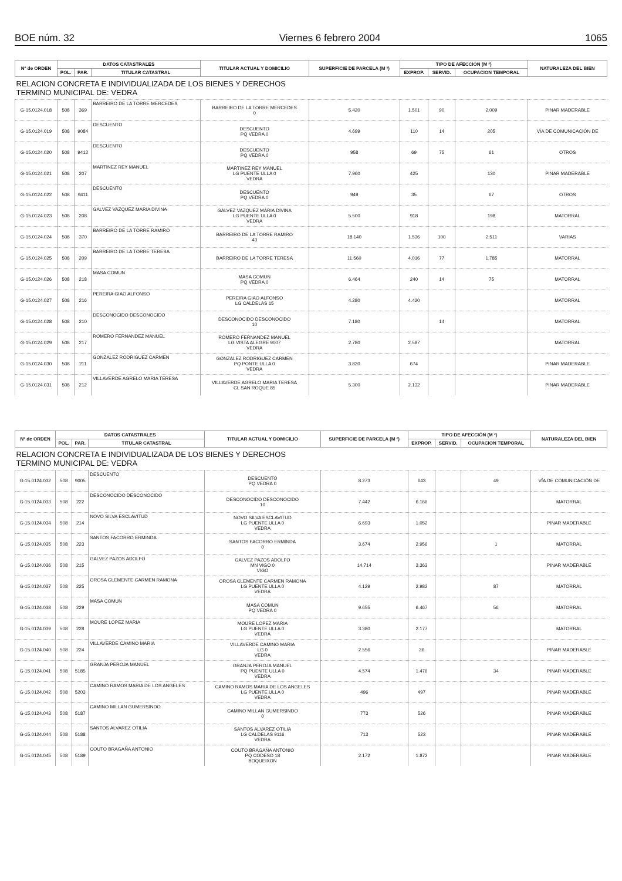BOE núm. 32 Viernes 6 febrero 2004 1065
| Nº de ORDEN | DATOS CATASTRALES | | | TITULAR ACTUAL Y DOMICILIO | SUPERFICIE DE PARCELA (M ²) | TIPO DE AFECCIÓN (M ²) | | | NATURALEZA DEL BIEN |
| --- | --- | --- | --- | --- | --- | --- | --- | --- | --- |
| | POL. | PAR. | TITULAR CATASTRAL | | | EXPROP. | SERVID. | OCUPACION TEMPORAL | |
| RELACION CONCRETA E INDIVIDUALIZADA DE LOS BIENES Y DERECHOS TERMINO MUNICIPAL DE: VEDRA | | | | | | | | | |
| G-15.0124.018 | 508 | 369 | BARREIRO DE LA TORRE MERCEDES | BARREIRO DE LA TORRE MERCEDES 0 | 5.420 | 1.501 | 90 | 2.009 | PINAR MADERABLE |
| G-15.0124.019 | 508 | 9084 | DESCUENTO | DESCUENTO PQ VEDRA 0 | 4.699 | 110 | 14 | 205 | VÍA DE COMUNICACIÓN DE |
| G-15.0124.020 | 508 | 9412 | DESCUENTO | DESCUENTO PQ VEDRA 0 | 958 | 69 | 75 | 61 | OTROS |
| G-15.0124.021 | 508 | 207 | MARTINEZ REY MANUEL | MARTINEZ REY MANUEL LG PUENTE ULLA 0 VEDRA | 7.960 | 425 | | 130 | PINAR MADERABLE |
| G-15.0124.022 | 508 | 9411 | DESCUENTO | DESCUENTO PQ VEDRA 0 | 949 | 35 | | 67 | OTROS |
| G-15.0124.023 | 508 | 208 | GALVEZ VAZQUEZ MARIA DIVINA | GALVEZ VAZQUEZ MARIA DIVINA LG PUENTE ULLA 0 VEDRA | 5.500 | 918 | | 198 | MATORRAL |
| G-15.0124.024 | 508 | 370 | BARREIRO DE LA TORRE RAMIRO | BARREIRO DE LA TORRE RAMIRO 43 | 18.140 | 1.536 | 100 | 2.511 | VARIAS |
| G-15.0124.025 | 508 | 209 | BARREIRO DE LA TORRE TERESA | BARREIRO DE LA TORRE TERESA | 11.560 | 4.016 | 77 | 1.785 | MATORRAL |
| G-15.0124.026 | 508 | 218 | MASA COMUN | MASA COMUN PQ VEDRA 0 | 6.464 | 240 | 14 | 75 | MATORRAL |
| G-15.0124.027 | 508 | 216 | PEREIRA GIAO ALFONSO | PEREIRA GIAO ALFONSO LG CALDELAS 15 | 4.280 | 4.420 | | | MATORRAL |
| G-15.0124.028 | 508 | 210 | DESCONOCIDO DESCONOCIDO | DESCONOCIDO DESCONOCIDO 10 | 7.180 | | 14 | | MATORRAL |
| G-15.0124.029 | 508 | 217 | ROMERO FERNANDEZ MANUEL | ROMERO FERNANDEZ MANUEL LG VISTA ALEGRE 9007 VEDRA | 2.780 | 2.587 | | | MATORRAL |
| G-15.0124.030 | 508 | 211 | GONZALEZ RODRIGUEZ CARMEN | GONZALEZ RODRIGUEZ CARMEN PQ PONTE ULLA 0 VEDRA | 3.820 | 674 | | | PINAR MADERABLE |
| G-15.0124.031 | 508 | 212 | VILLAVERDE AGRELO MARIA TERESA | VILLAVERDE AGRELO MARIA TERESA CL SAN ROQUE 85 | 5.300 | 2.132 | | | PINAR MADERABLE |
| Nº de ORDEN | DATOS CATASTRALES | | | TITULAR ACTUAL Y DOMICILIO | SUPERFICIE DE PARCELA (M ²) | TIPO DE AFECCIÓN (M ²) | | | NATURALEZA DEL BIEN |
| --- | --- | --- | --- | --- | --- | --- | --- | --- | --- |
| | POL. | PAR. | TITULAR CATASTRAL | | | EXPROP. | SERVID. | OCUPACION TEMPORAL | |
| RELACION CONCRETA E INDIVIDUALIZADA DE LOS BIENES Y DERECHOS TERMINO MUNICIPAL DE: VEDRA | | | | | | | | | |
| G-15.0124.032 | 508 | 9005 | DESCUENTO | DESCUENTO PQ VEDRA 0 | 8.273 | 643 | | 49 | VÍA DE COMUNICACIÓN DE |
| G-15.0124.033 | 508 | 222 | DESCONOCIDO DESCONOCIDO | DESCONOCIDO DESCONOCIDO 10 | 7.442 | 6.166 | | | MATORRAL |
| G-15.0124.034 | 508 | 214 | NOVO SILVA ESCLAVITUD | NOVO SILVA ESCLAVITUD LG PUENTE ULLA 0 VEDRA | 6.693 | 1.052 | | | PINAR MADERABLE |
| G-15.0124.035 | 508 | 223 | SANTOS FACORRO ERMINDA | SANTOS FACORRO ERMINDA 0 | 3.674 | 2.956 | | 1 | MATORRAL |
| G-15.0124.036 | 508 | 215 | GALVEZ PAZOS ADOLFO | GALVEZ PAZOS ADOLFO MN VIGO 0 VIGO | 14.714 | 3.363 | | | PINAR MADERABLE |
| G-15.0124.037 | 508 | 225 | OROSA CLEMENTE CARMEN RAMONA | OROSA CLEMENTE CARMEN RAMONA LG PUENTE ULLA 0 VEDRA | 4.129 | 2.982 | | 87 | MATORRAL |
| G-15.0124.038 | 508 | 229 | MASA COMUN | MASA COMUN PQ VEDRA 0 | 9.655 | 6.467 | | 56 | MATORRAL |
| G-15.0124.039 | 508 | 228 | MOURE LOPEZ MARIA | MOURE LOPEZ MARIA LG PUENTE ULLA 0 VEDRA | 3.380 | 2.177 | | | MATORRAL |
| G-15.0124.040 | 508 | 224 | VILLAVERDE CAMINO MARIA | VILLAVERDE CAMINO MARIA LG 0 VEDRA | 2.556 | 26 | | | PINAR MADERABLE |
| G-15.0124.041 | 508 | 5185 | GRANJA PEROJA MANUEL | GRANJA PEROJA MANUEL PQ PUENTE ULLA 0 VEDRA | 4.574 | 1.476 | | 34 | PINAR MADERABLE |
| G-15.0124.042 | 508 | 5203 | CAMINO RAMOS MARIA DE LOS ANGELES | CAMINO RAMOS MARIA DE LOS ANGELES LG PUENTE ULLA 0 VEDRA | 496 | 497 | | | PINAR MADERABLE |
| G-15.0124.043 | 508 | 5187 | CAMINO MILLAN GUMERSINDO | CAMINO MILLAN GUMERSINDO 0 | 773 | 526 | | | PINAR MADERABLE |
| G-15.0124.044 | 508 | 5188 | SANTOS ALVAREZ OTILIA | SANTOS ALVAREZ OTILIA LG CALDELAS 9116 VEDRA | 713 | 523 | | | PINAR MADERABLE |
| G-15.0124.045 | 508 | 5189 | COUTO BRAGAÑA ANTONIO | COUTO BRAGAÑA ANTONIO PQ CODESO 18 BOQUEIXON | 2.172 | 1.872 | | | PINAR MADERABLE |